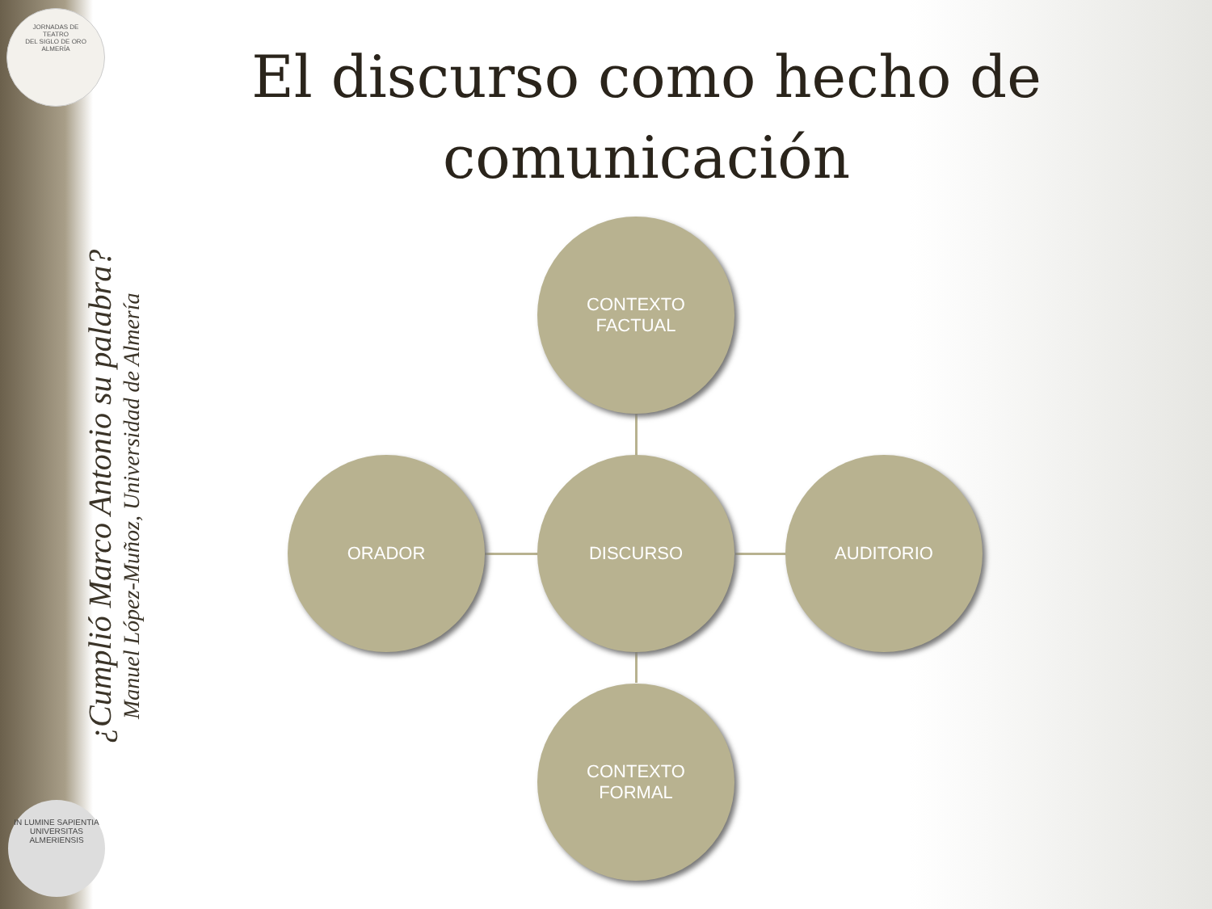JORNADAS DE
TEATRO
DEL SIGLO DE ORO
ALMERÍA
¿Cumplió Marco Antonio su palabra?
Manuel López-Muñoz, Universidad de Almería
IN LUMINE SAPIENTIA
UNIVERSITAS ALMERIENSIS
El discurso como hecho de comunicación
CONTEXTO
FACTUAL
ORADOR DISCURSO AUDITORIO
CONTEXTO
FORMAL